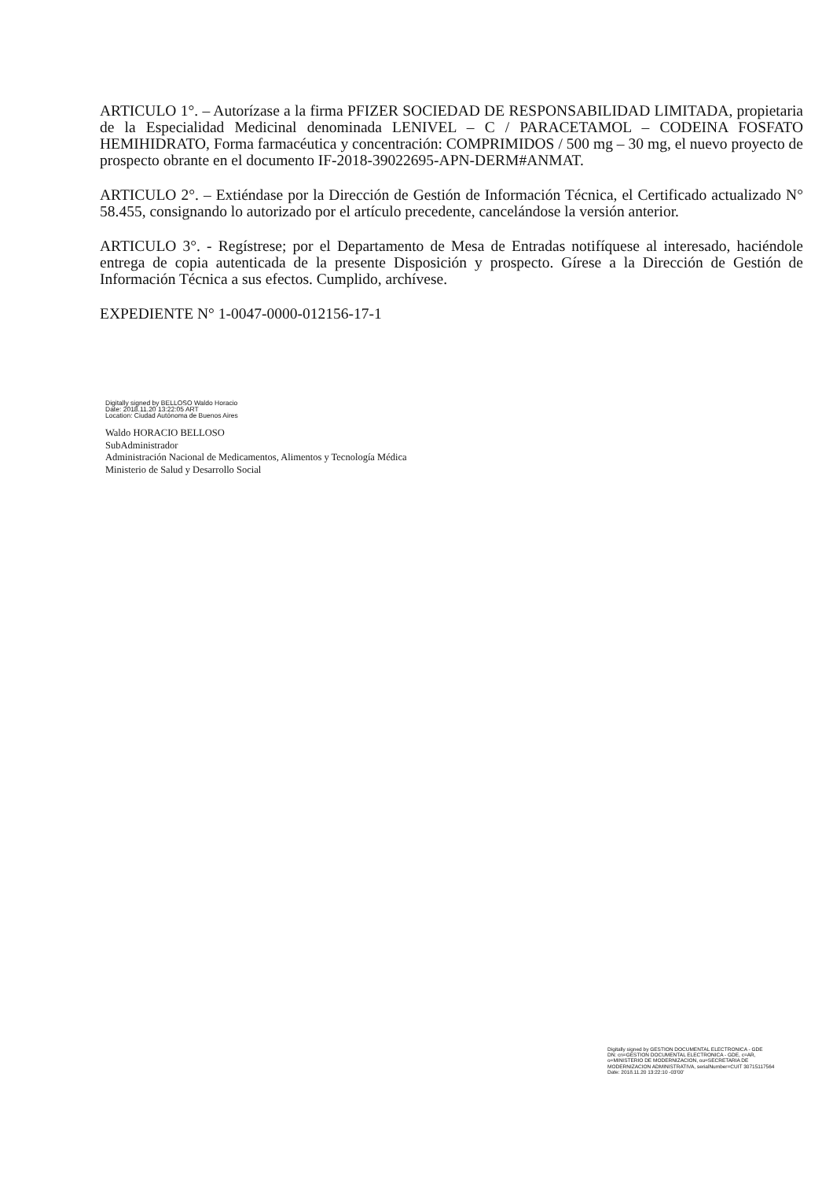ARTICULO 1°. – Autorízase a la firma PFIZER SOCIEDAD DE RESPONSABILIDAD LIMITADA, propietaria de la Especialidad Medicinal denominada LENIVEL – C / PARACETAMOL – CODEINA FOSFATO HEMIHIDRATO, Forma farmacéutica y concentración: COMPRIMIDOS / 500 mg – 30 mg, el nuevo proyecto de prospecto obrante en el documento IF-2018-39022695-APN-DERM#ANMAT.
ARTICULO 2°. – Extiéndase por la Dirección de Gestión de Información Técnica, el Certificado actualizado N° 58.455, consignando lo autorizado por el artículo precedente, cancelándose la versión anterior.
ARTICULO 3°. - Regístrese; por el Departamento de Mesa de Entradas notifíquese al interesado, haciéndole entrega de copia autenticada de la presente Disposición y prospecto. Gírese a la Dirección de Gestión de Información Técnica a sus efectos. Cumplido, archívese.
EXPEDIENTE N° 1-0047-0000-012156-17-1
Digitally signed by BELLOSO Waldo Horacio
Date: 2018.11.20 13:22:05 ART
Location: Ciudad Autónoma de Buenos Aires
Waldo HORACIO BELLOSO
SubAdministrador
Administración Nacional de Medicamentos, Alimentos y Tecnología Médica
Ministerio de Salud y Desarrollo Social
Digitally signed by GESTION DOCUMENTAL ELECTRONICA - GDE
DN: cn=GESTION DOCUMENTAL ELECTRONICA - GDE, c=AR, o=MINISTERIO DE MODERNIZACION, ou=SECRETARIA DE MODERNIZACION ADMINISTRATIVA, serialNumber=CUIT 30715117564
Date: 2018.11.20 13:22:10 -03'00'